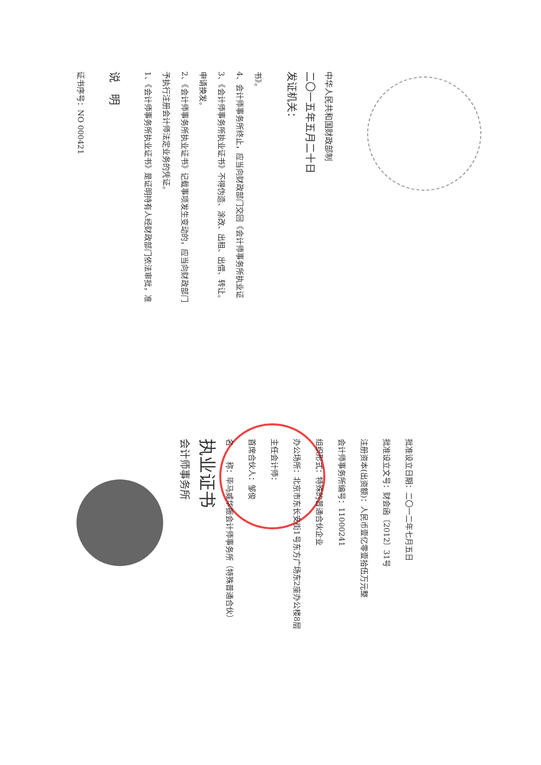证书序号：NO 000421
说　明
1、《会计师事务所执业证书》是证明持有人经财政部门依法审批，准予执行注册会计师法定业务的凭证。
2、《会计师事务所执业证书》记载事项发生变动的，应当向财政部门申请换发。
3、《会计师事务所执业证书》不得伪造、涂改、出租、出借、转让。
4、会计师事务所终止，应当向财政部门交回《会计师事务所执业证书》。
发证机关：
二〇一五年五月二十日
中华人民共和国财政部制
会计师事务所
执业证书
名　　称：毕马威华振会计师事务所（特殊普通合伙）
首席合伙人：邹俊
主任会计师：
办公场所：北京市东长安街1号东方广场东2座办公楼8层
组织形式：特殊的普通合伙企业
会计师事务所编号：11000241
注册资本(出资额)：人民币壹亿零壹拾伍万元整
批准设立文号：财会函〔2012〕31号
批准设立日期：二〇一二年七月五日